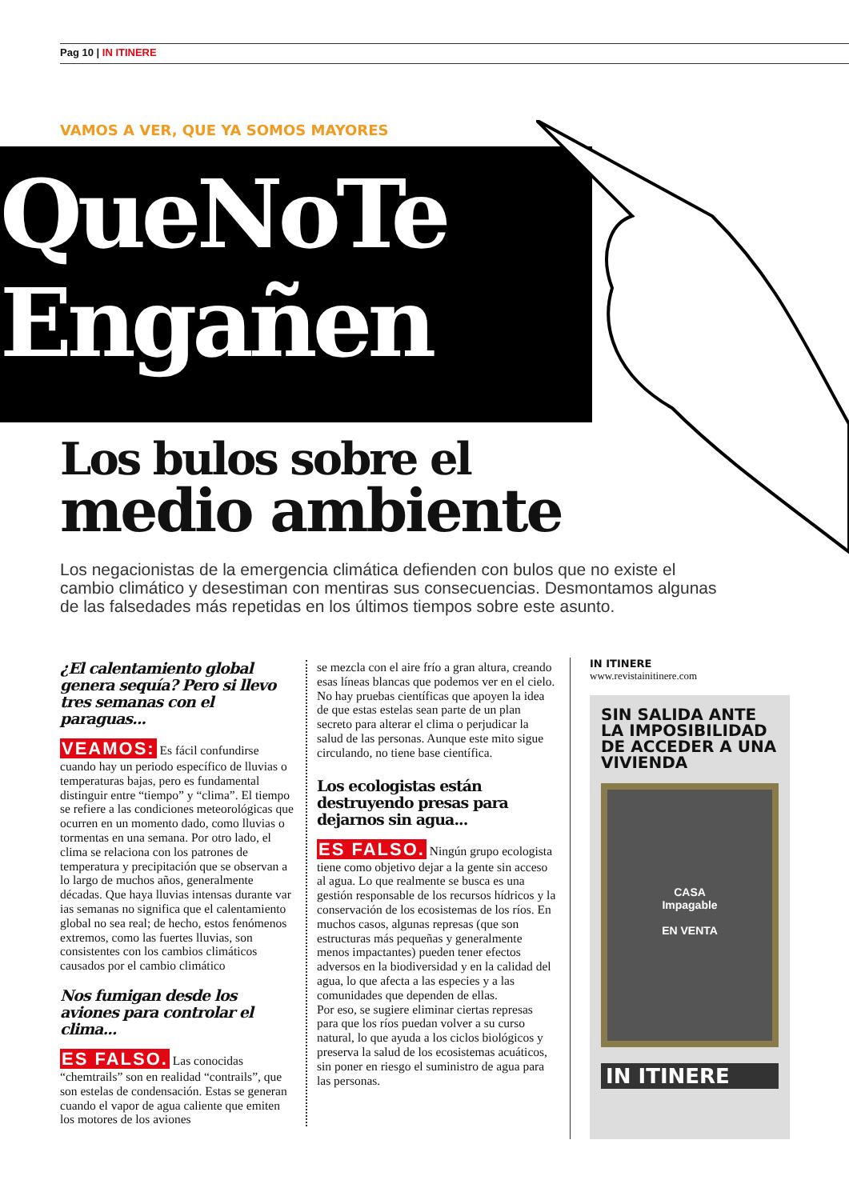Pag 10 | IN ITINERE
VAMOS A VER, QUE YA SOMOS MAYORES
QueNoTe
Engañen
Los bulos sobre el
medio ambiente
Los negacionistas de la emergencia climática defienden con bulos que no existe el cambio climático y desestiman con mentiras sus consecuencias. Desmontamos algunas de las falsedades más repetidas en los últimos tiempos sobre este asunto.
¿El calentamiento global genera sequía? Pero si llevo tres semanas con el paraguas...
VEAMOS: Es fácil confundirse cuando hay un periodo específico de lluvias o temperaturas bajas, pero es fundamental distinguir entre “tiempo” y “clima”. El tiempo se refiere a las condiciones meteorológicas que ocurren en un momento dado, como lluvias o tormentas en una semana. Por otro lado, el clima se relaciona con los patrones de temperatura y precipitación que se observan a lo largo de muchos años, generalmente décadas. Que haya lluvias intensas durante var
ias semanas no significa que el calentamiento global no sea real; de hecho, estos fenómenos extremos, como las fuertes lluvias, son consistentes con los cambios climáticos causados por el cambio climático
Nos fumigan desde los aviones para controlar el clima...
ES FALSO. Las conocidas “chemtrails” son en realidad “contrails”, que son estelas de condensación. Estas se generan cuando el vapor de agua caliente que emiten los motores de los aviones
se mezcla con el aire frío a gran altura, creando esas líneas blancas que podemos ver en el cielo. No hay pruebas científicas que apoyen la idea de que estas estelas sean parte de un plan secreto para alterar el clima o perjudicar la salud de las personas. Aunque este mito sigue circulando, no tiene base científica.
Los ecologistas están destruyendo presas para dejarnos sin agua...
ES FALSO. Ningún grupo ecologista tiene como objetivo dejar a la gente sin acceso al agua. Lo que realmente se busca es una gestión responsable de los recursos hídricos y la conservación de los ecosistemas de los ríos. En muchos casos, algunas represas (que son estructuras más pequeñas y generalmente menos impactantes) pueden tener efectos adversos en la biodiversidad y en la calidad del agua, lo que afecta a las especies y a las comunidades que dependen de ellas.
Por eso, se sugiere eliminar ciertas represas para que los ríos puedan volver a su curso natural, lo que ayuda a los ciclos biológicos y preserva la salud de los ecosistemas acuáticos, sin poner en riesgo el suministro de agua para las personas.
IN ITINERE
www.revistainitinere.com
SIN SALIDA ANTE LA IMPOSIBILIDAD DE ACCEDER A UNA VIVIENDA
CASA
Impagable
EN VENTA
IN ITINERE